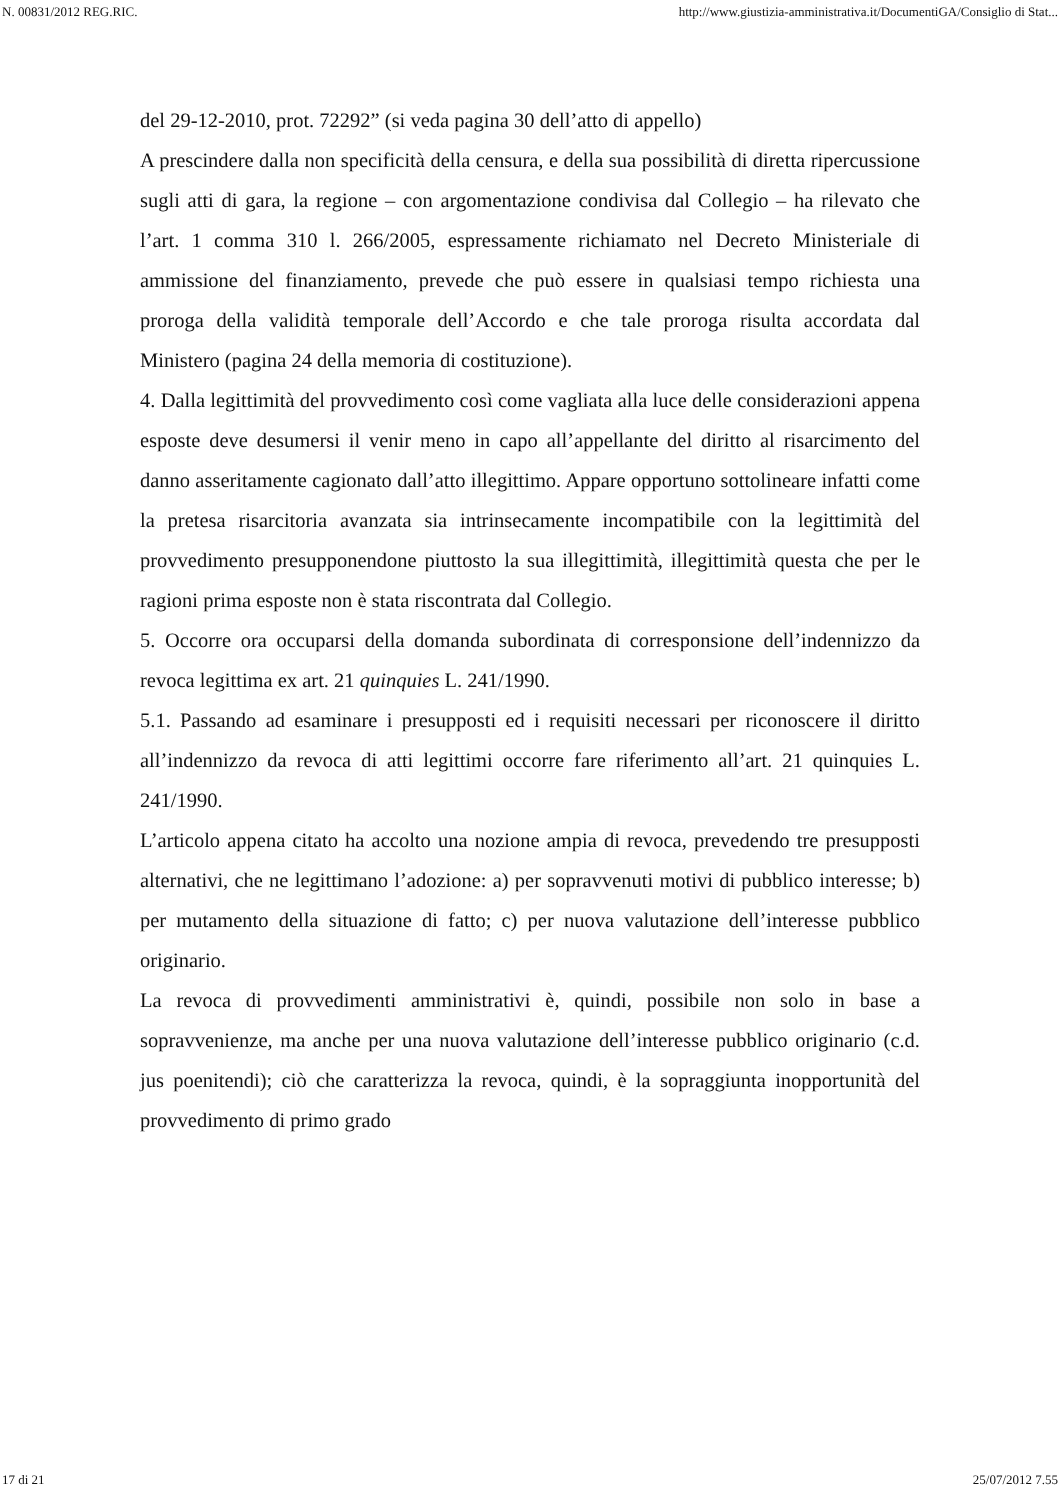N. 00831/2012 REG.RIC. http://www.giustizia-amministrativa.it/DocumentiGA/Consiglio di Stat...
del 29-12-2010, prot. 72292” (si veda pagina 30 dell’atto di appello)
A prescindere dalla non specificità della censura, e della sua possibilità di diretta ripercussione sugli atti di gara, la regione – con argomentazione condivisa dal Collegio – ha rilevato che l’art. 1 comma 310 l. 266/2005, espressamente richiamato nel Decreto Ministeriale di ammissione del finanziamento, prevede che può essere in qualsiasi tempo richiesta una proroga della validità temporale dell’Accordo e che tale proroga risulta accordata dal Ministero (pagina 24 della memoria di costituzione).
4. Dalla legittimità del provvedimento così come vagliata alla luce delle considerazioni appena esposte deve desumersi il venir meno in capo all’appellante del diritto al risarcimento del danno asseritamente cagionato dall’atto illegittimo. Appare opportuno sottolineare infatti come la pretesa risarcitoria avanzata sia intrinsecamente incompatibile con la legittimità del provvedimento presupponendone piuttosto la sua illegittimità, illegittimità questa che per le ragioni prima esposte non è stata riscontrata dal Collegio.
5. Occorre ora occuparsi della domanda subordinata di corresponsione dell’indennizzo da revoca legittima ex art. 21 quinquies L. 241/1990.
5.1. Passando ad esaminare i presupposti ed i requisiti necessari per riconoscere il diritto all’indennizzo da revoca di atti legittimi occorre fare riferimento all’art. 21 quinquies L. 241/1990.
L’articolo appena citato ha accolto una nozione ampia di revoca, prevedendo tre presupposti alternativi, che ne legittimano l’adozione: a) per sopravvenuti motivi di pubblico interesse; b) per mutamento della situazione di fatto; c) per nuova valutazione dell’interesse pubblico originario.
La revoca di provvedimenti amministrativi è, quindi, possibile non solo in base a sopravvenienze, ma anche per una nuova valutazione dell’interesse pubblico originario (c.d. jus poenitendi); ciò che caratterizza la revoca, quindi, è la sopraggiunta inopportunità del provvedimento di primo grado
17 di 21 25/07/2012 7.55